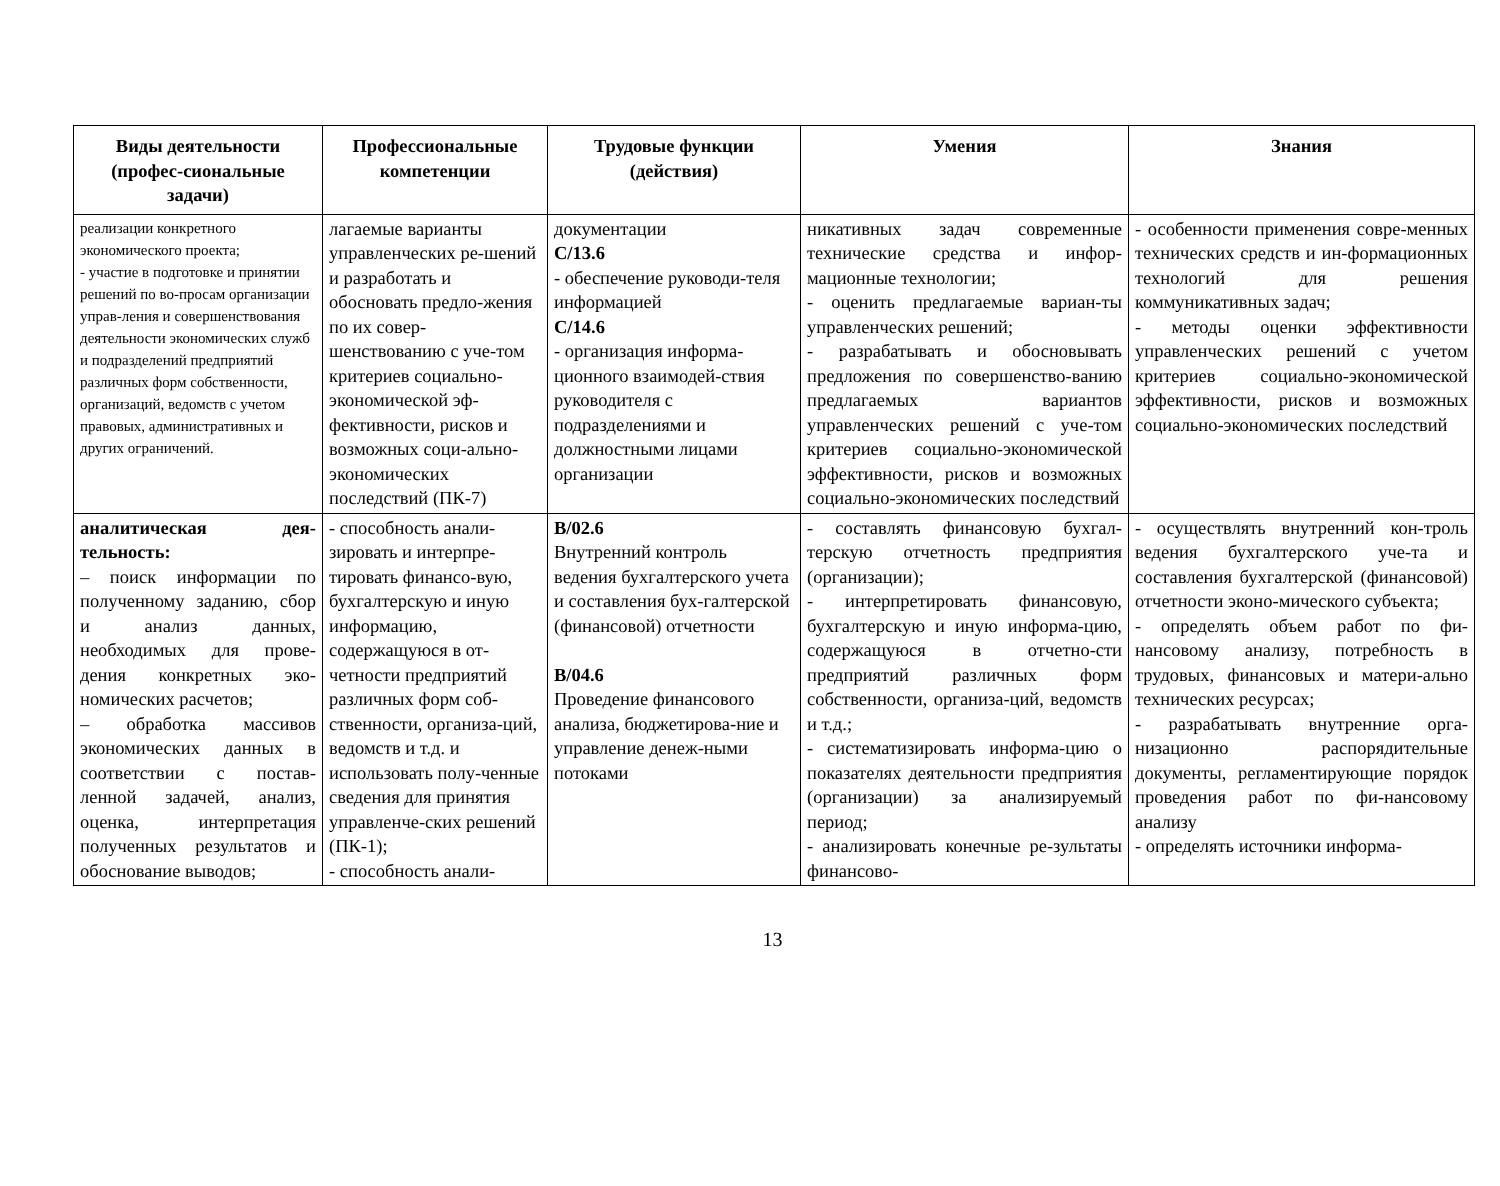| Виды деятельности (профес-сиональные задачи) | Профессиональные компетенции | Трудовые функции (действия) | Умения | Знания |
| --- | --- | --- | --- | --- |
| реализации конкретного экономического проекта; - участие в подготовке и принятии решений по во-просам организации управ-ления и совершенствования деятельности экономических служб и подразделений предприятий различных форм собственности, организаций, ведомств с учетом правовых, административных и других ограничений. | лагаемые варианты управленческих ре-шений и разработать и обосновать предло-жения по их совер-шенствованию с уче-том критериев социально-экономической эф-фективности, рисков и возможных соци-ально-экономических последствий (ПК-7) | документации С/13.6 - обеспечение руководи-теля информацией С/14.6 - организация информа-ционного взаимодей-ствия руководителя с подразделениями и должностными лицами организации | никативных задач современные технические средства и инфор-мационные технологии; - оценить предлагаемые вариан-ты управленческих решений; - разрабатывать и обосновывать предложения по совершенство-ванию предлагаемых вариантов управленческих решений с уче-том критериев социально-экономической эффективности, рисков и возможных социально-экономических последствий | - особенности применения совре-менных технических средств и ин-формационных технологий для решения коммуникативных задач; - методы оценки эффективности управленческих решений с учетом критериев социально-экономической эффективности, рисков и возможных социально-экономических последствий |
| аналитическая дея-тельность: – поиск информации по полученному заданию, сбор и анализ данных, необходимых для прове-дения конкретных эко-номических расчетов; – обработка массивов экономических данных в соответствии с постав-ленной задачей, анализ, оценка, интерпретация полученных результатов и обоснование выводов; | - способность анали-зировать и интерпре-тировать финансо-вую, бухгалтерскую и иную информацию, содержащуюся в от-четности предприятий различных форм соб-ственности, организа-ций, ведомств и т.д. и использовать полу-ченные сведения для принятия управленче-ских решений (ПК-1); - способность анали- | В/02.6 Внутренний контроль ведения бухгалтерского учета и составления бух-галтерской (финансовой) отчетности В/04.6 Проведение финансового анализа, бюджетирова-ние и управление денеж-ными потоками | - составлять финансовую бухгал-терскую отчетность предприятия (организации); - интерпретировать финансовую, бухгалтерскую и иную информа-цию, содержащуюся в отчетно-сти предприятий различных форм собственности, организа-ций, ведомств и т.д.; - систематизировать информа-цию о показателях деятельности предприятия (организации) за анализируемый период; - анализировать конечные ре-зультаты финансово- | - осуществлять внутренний кон-троль ведения бухгалтерского уче-та и составления бухгалтерской (финансовой) отчетности эконо-мического субъекта; - определять объем работ по фи-нансовому анализу, потребность в трудовых, финансовых и матери-ально технических ресурсах; - разрабатывать внутренние орга-низационно распорядительные документы, регламентирующие порядок проведения работ по фи-нансовому анализу - определять источники информа- |
13